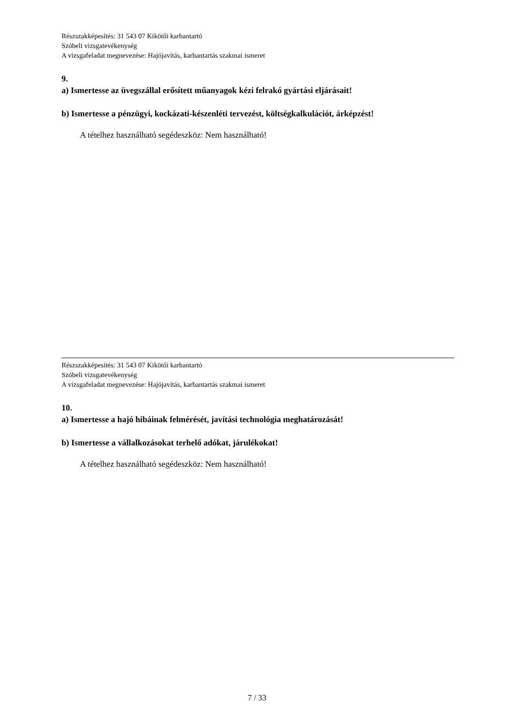Részszakképesítés: 31 543 07 Kikötői karbantartó
Szóbeli vizsgatevékenység
A vizsgafeladat megnevezése: Hajójavítás, karbantartás szakmai ismeret
9.
a) Ismertesse az üvegszállal erősített műanyagok kézi felrakó gyártási eljárásait!
b) Ismertesse a pénzügyi, kockázati-készenléti tervezést, költségkalkulációt, árképzést!
A tételhez használható segédeszköz: Nem használható!
Részszakképesítés: 31 543 07 Kikötői karbantartó
Szóbeli vizsgatevékenység
A vizsgafeladat megnevezése: Hajójavítás, karbantartás szakmai ismeret
10.
a) Ismertesse a hajó hibáinak felmérését, javítási technológia meghatározását!
b) Ismertesse a vállalkozásokat terhelő adókat, járulékokat!
A tételhez használható segédeszköz: Nem használható!
7 / 33